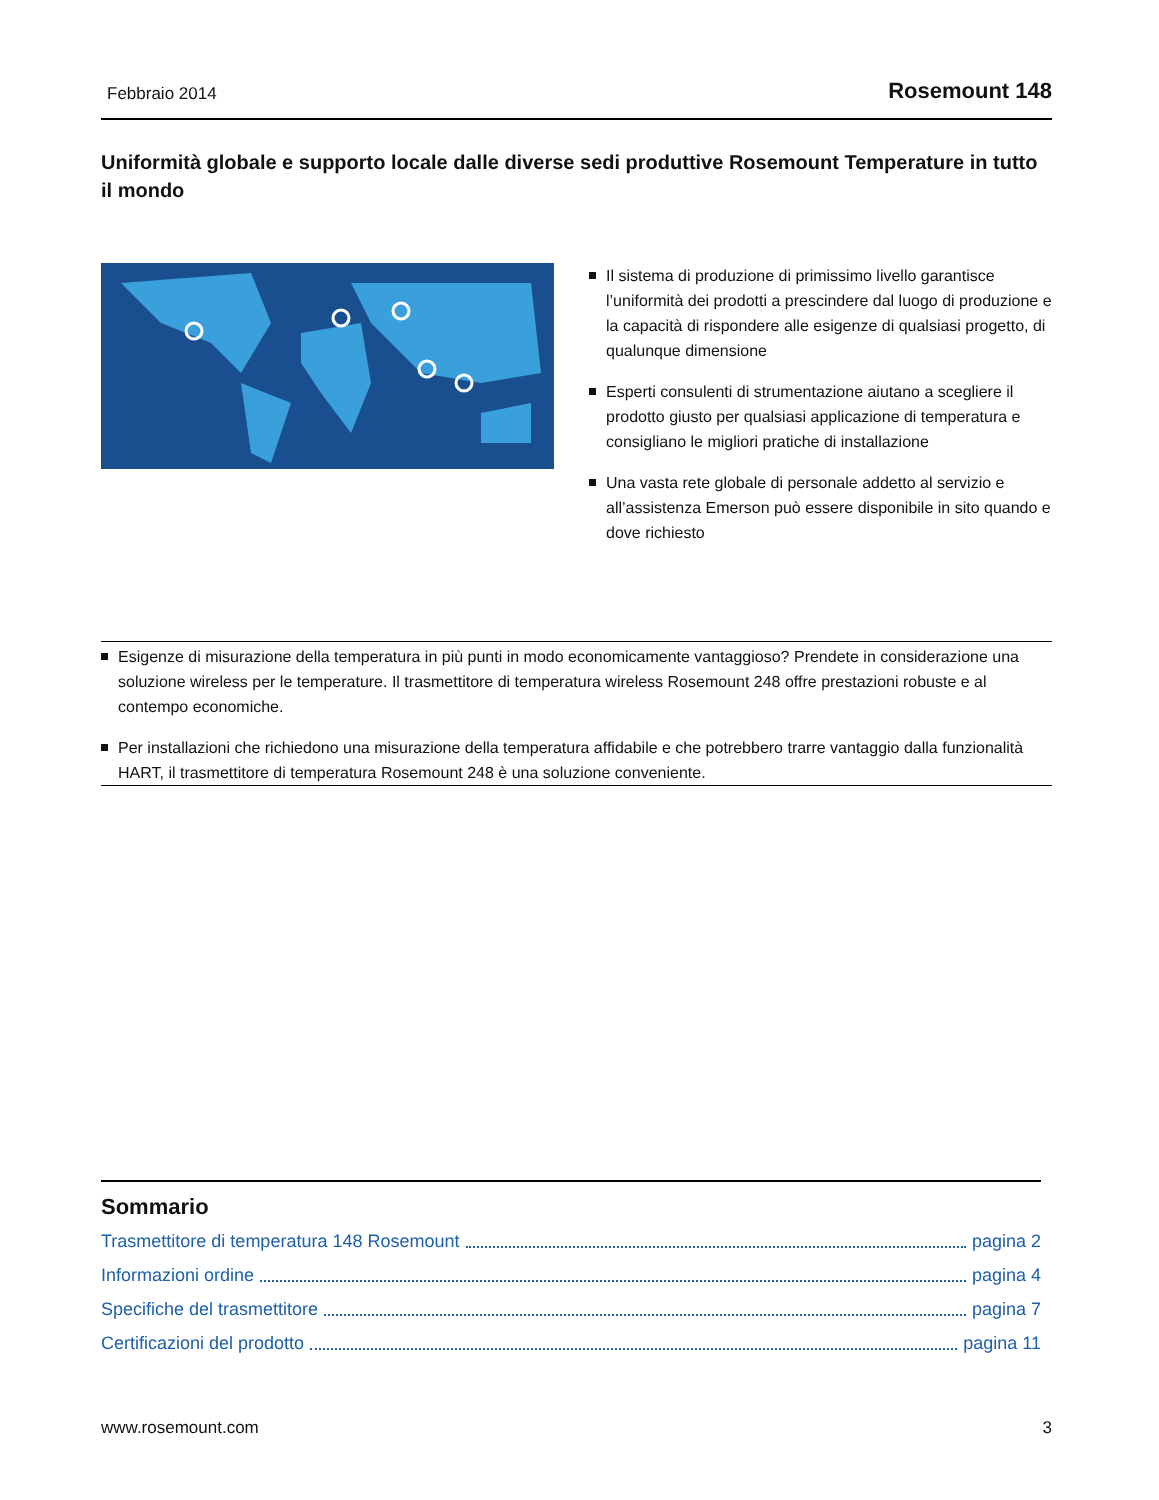Febbraio 2014 Rosemount 148
Uniformità globale e supporto locale dalle diverse sedi produttive Rosemount Temperature in tutto il mondo
Il sistema di produzione di primissimo livello garantisce l’uniformità dei prodotti a prescindere dal luogo di produzione e la capacità di rispondere alle esigenze di qualsiasi progetto, di qualunque dimensione
Esperti consulenti di strumentazione aiutano a scegliere il prodotto giusto per qualsiasi applicazione di temperatura e consigliano le migliori pratiche di installazione
Una vasta rete globale di personale addetto al servizio e all’assistenza Emerson può essere disponibile in sito quando e dove richiesto
Esigenze di misurazione della temperatura in più punti in modo economicamente vantaggioso? Prendete in considerazione una soluzione wireless per le temperature. Il trasmettitore di temperatura wireless Rosemount 248 offre prestazioni robuste e al contempo economiche.
Per installazioni che richiedono una misurazione della temperatura affidabile e che potrebbero trarre vantaggio dalla funzionalità HART, il trasmettitore di temperatura Rosemount 248 è una soluzione conveniente.
Sommario
Trasmettitore di temperatura 148 Rosemount pagina 2
Informazioni ordine pagina 4
Specifiche del trasmettitore pagina 7
Certificazioni del prodotto pagina 11
www.rosemount.com 3